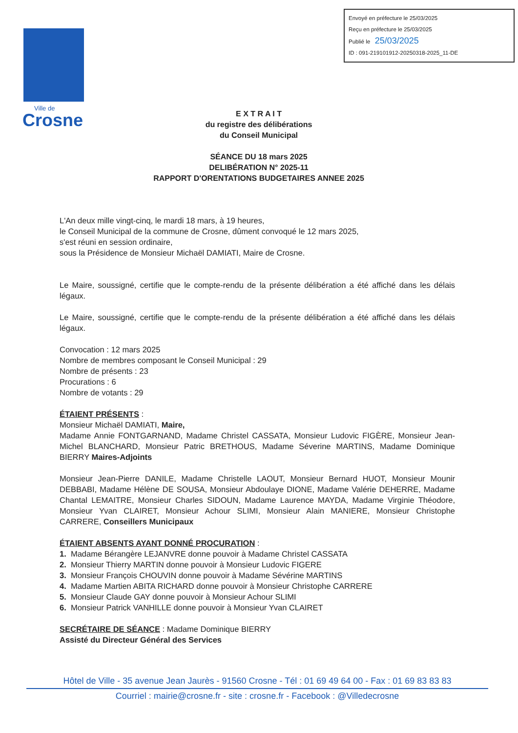Envoyé en préfecture le 25/03/2025
Reçu en préfecture le 25/03/2025
Publié le 25/03/2025
ID : 091-219101912-20250318-2025_11-DE
Ville de
Crosne
E X T R A I T
du registre des délibérations
du Conseil Municipal
SÉANCE DU 18 mars 2025
DELIBÉRATION N° 2025-11
RAPPORT D'ORENTATIONS BUDGETAIRES ANNEE 2025
L'An deux mille vingt-cinq, le mardi 18 mars, à 19 heures,
le Conseil Municipal de la commune de Crosne, dûment convoqué le 12 mars 2025,
s'est réuni en session ordinaire,
sous la Présidence de Monsieur Michaël DAMIATI, Maire de Crosne.
Le Maire, soussigné, certifie que le compte-rendu de la présente délibération a été affiché dans les délais légaux.
Le Maire, soussigné, certifie que le compte-rendu de la présente délibération a été affiché dans les délais légaux.
Convocation : 12 mars 2025
Nombre de membres composant le Conseil Municipal : 29
Nombre de présents : 23
Procurations : 6
Nombre de votants : 29
ÉTAIENT PRÉSENTS :
Monsieur Michaël DAMIATI, Maire,
Madame Annie FONTGARNAND, Madame Christel CASSATA, Monsieur Ludovic FIGÈRE, Monsieur Jean-Michel BLANCHARD, Monsieur Patric BRETHOUS, Madame Séverine MARTINS, Madame Dominique BIERRY Maires-Adjoints
Monsieur Jean-Pierre DANILE, Madame Christelle LAOUT, Monsieur Bernard HUOT, Monsieur Mounir DEBBABI, Madame Hélène DE SOUSA, Monsieur Abdoulaye DIONE, Madame Valérie DEHERRE, Madame Chantal LEMAITRE, Monsieur Charles SIDOUN, Madame Laurence MAYDA, Madame Virginie Théodore, Monsieur Yvan CLAIRET, Monsieur Achour SLIMI, Monsieur Alain MANIERE, Monsieur Christophe CARRERE, Conseillers Municipaux
ÉTAIENT ABSENTS AYANT DONNÉ PROCURATION :
1. Madame Bérangère LEJANVRE donne pouvoir à Madame Christel CASSATA
2. Monsieur Thierry MARTIN donne pouvoir à Monsieur Ludovic FIGERE
3. Monsieur François CHOUVIN donne pouvoir à Madame Sévérine MARTINS
4. Madame Martien ABITA RICHARD donne pouvoir à Monsieur Christophe CARRERE
5. Monsieur Claude GAY donne pouvoir à Monsieur Achour SLIMI
6. Monsieur Patrick VANHILLE donne pouvoir à Monsieur Yvan CLAIRET
SECRÉTAIRE DE SÉANCE : Madame Dominique BIERRY
Assisté du Directeur Général des Services
Hôtel de Ville - 35 avenue Jean Jaurès - 91560 Crosne - Tél : 01 69 49 64 00 - Fax : 01 69 83 83 83
Courriel : mairie@crosne.fr - site : crosne.fr - Facebook : @Villedecrosne